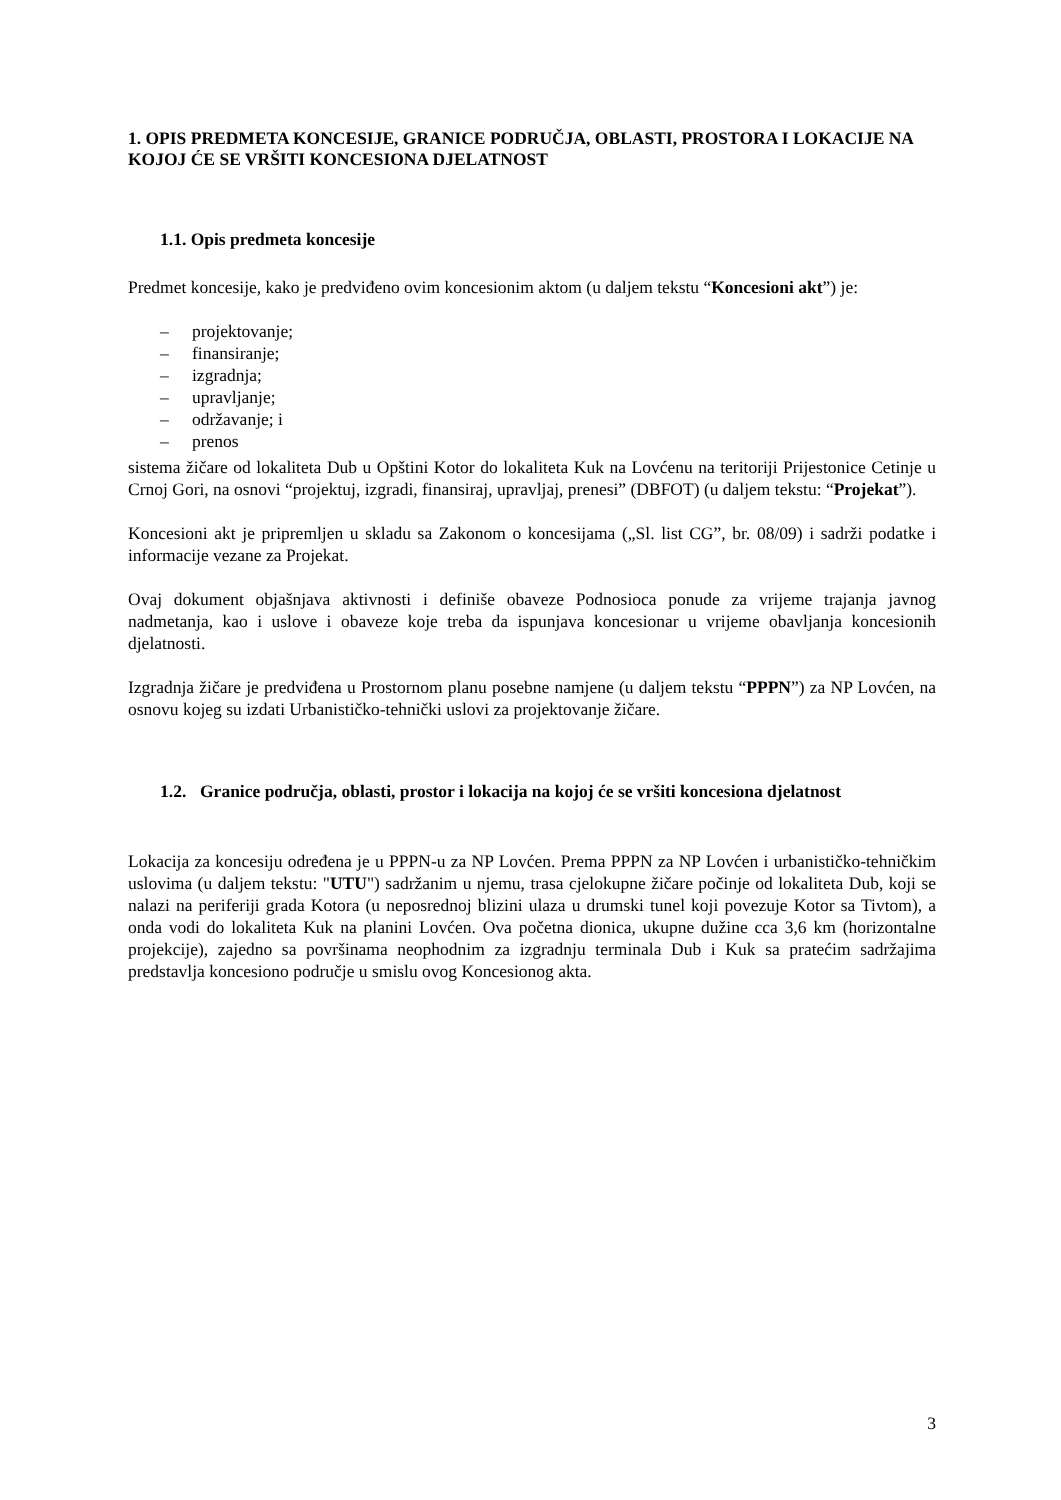1. OPIS PREDMETA KONCESIJE, GRANICE PODRUČJA, OBLASTI, PROSTORA I LOKACIJE NA KOJOJ ĆE SE VRŠITI KONCESIONA DJELATNOST
1.1. Opis predmeta koncesije
Predmet koncesije, kako je predviđeno ovim koncesionim aktom (u daljem tekstu “Koncesioni akt”) je:
– projektovanje;
– finansiranje;
– izgradnja;
– upravljanje;
– održavanje; i
– prenos
sistema žičare od lokaliteta Dub u Opštini Kotor do lokaliteta Kuk na Lovćenu na teritoriji Prijestonice Cetinje u Crnoj Gori, na osnovi “projektuj, izgradi, finansiraj, upravljaj, prenesi” (DBFOT) (u daljem tekstu: “Projekat”).
Koncesioni akt je pripremljen u skladu sa Zakonom o koncesijama („Sl. list CG”, br. 08/09) i sadrži podatke i informacije vezane za Projekat.
Ovaj dokument objašnjava aktivnosti i definiše obaveze Podnosioca ponude za vrijeme trajanja javnog nadmetanja, kao i uslove i obaveze koje treba da ispunjava koncesionar u vrijeme obavljanja koncesionih djelatnosti.
Izgradnja žičare je predviđena u Prostornom planu posebne namjene (u daljem tekstu “PPPN”) za NP Lovćen, na osnovu kojeg su izdati Urbanističko-tehnički uslovi za projektovanje žičare.
1.2. Granice područja, oblasti, prostor i lokacija na kojoj će se vršiti koncesiona djelatnost
Lokacija za koncesiju određena je u PPPN-u za NP Lovćen. Prema PPPN za NP Lovćen i urbanističko-tehničkim uslovima (u daljem tekstu: "UTU") sadržanim u njemu, trasa cjelokupne žičare počinje od lokaliteta Dub, koji se nalazi na periferiji grada Kotora (u neposrednoj blizini ulaza u drumski tunel koji povezuje Kotor sa Tivtom), a onda vodi do lokaliteta Kuk na planini Lovćen. Ova početna dionica, ukupne dužine cca 3,6 km (horizontalne projekcije), zajedno sa površinama neophodnim za izgradnju terminala Dub i Kuk sa pratećim sadržajima predstavlja koncesiono područje u smislu ovog Koncesionog akta.
3